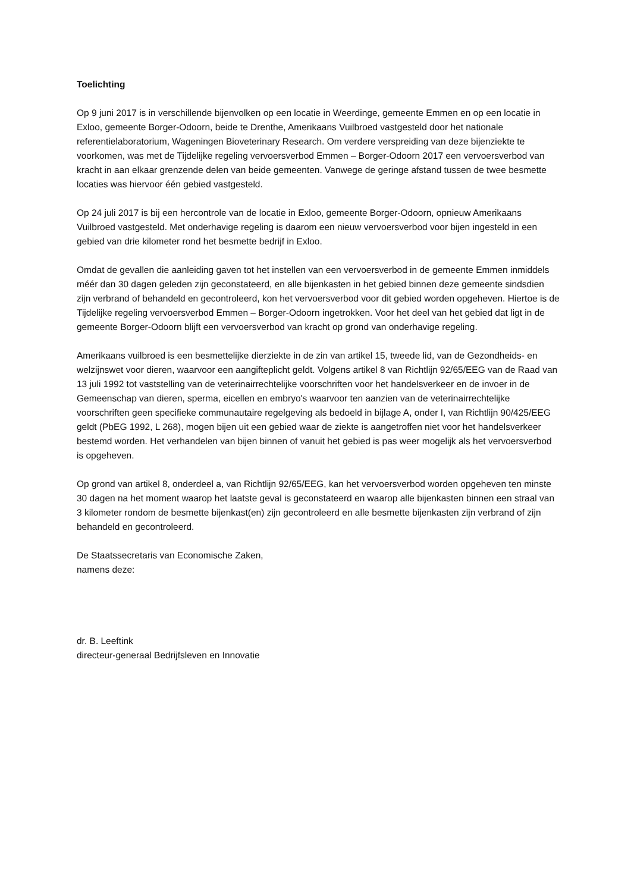Toelichting
Op 9 juni 2017 is in verschillende bijenvolken op een locatie in Weerdinge, gemeente Emmen en op een locatie in Exloo, gemeente Borger-Odoorn, beide te Drenthe, Amerikaans Vuilbroed vastgesteld door het nationale referentielaboratorium, Wageningen Bioveterinary Research. Om verdere verspreiding van deze bijenziekte te voorkomen, was met de Tijdelijke regeling vervoersverbod Emmen – Borger-Odoorn 2017 een vervoersverbod van kracht in aan elkaar grenzende delen van beide gemeenten. Vanwege de geringe afstand tussen de twee besmette locaties was hiervoor één gebied vastgesteld.
Op 24 juli 2017 is bij een hercontrole van de locatie in Exloo, gemeente Borger-Odoorn, opnieuw Amerikaans Vuilbroed vastgesteld. Met onderhavige regeling is daarom een nieuw vervoersverbod voor bijen ingesteld in een gebied van drie kilometer rond het besmette bedrijf in Exloo.
Omdat de gevallen die aanleiding gaven tot het instellen van een vervoersverbod in de gemeente Emmen inmiddels méér dan 30 dagen geleden zijn geconstateerd, en alle bijenkasten in het gebied binnen deze gemeente sindsdien zijn verbrand of behandeld en gecontroleerd, kon het vervoersverbod voor dit gebied worden opgeheven. Hiertoe is de Tijdelijke regeling vervoersverbod Emmen – Borger-Odoorn ingetrokken. Voor het deel van het gebied dat ligt in de gemeente Borger-Odoorn blijft een vervoersverbod van kracht op grond van onderhavige regeling.
Amerikaans vuilbroed is een besmettelijke dierziekte in de zin van artikel 15, tweede lid, van de Gezondheids- en welzijnswet voor dieren, waarvoor een aangifteplicht geldt. Volgens artikel 8 van Richtlijn 92/65/EEG van de Raad van 13 juli 1992 tot vaststelling van de veterinairrechtelijke voorschriften voor het handelsverkeer en de invoer in de Gemeenschap van dieren, sperma, eicellen en embryo's waarvoor ten aanzien van de veterinairrechtelijke voorschriften geen specifieke communautaire regelgeving als bedoeld in bijlage A, onder I, van Richtlijn 90/425/EEG geldt (PbEG 1992, L 268), mogen bijen uit een gebied waar de ziekte is aangetroffen niet voor het handelsverkeer bestemd worden. Het verhandelen van bijen binnen of vanuit het gebied is pas weer mogelijk als het vervoersverbod is opgeheven.
Op grond van artikel 8, onderdeel a, van Richtlijn 92/65/EEG, kan het vervoersverbod worden opgeheven ten minste 30 dagen na het moment waarop het laatste geval is geconstateerd en waarop alle bijenkasten binnen een straal van 3 kilometer rondom de besmette bijenkast(en) zijn gecontroleerd en alle besmette bijenkasten zijn verbrand of zijn behandeld en gecontroleerd.
De Staatssecretaris van Economische Zaken,
namens deze:
dr. B. Leeftink
directeur-generaal Bedrijfsleven en Innovatie